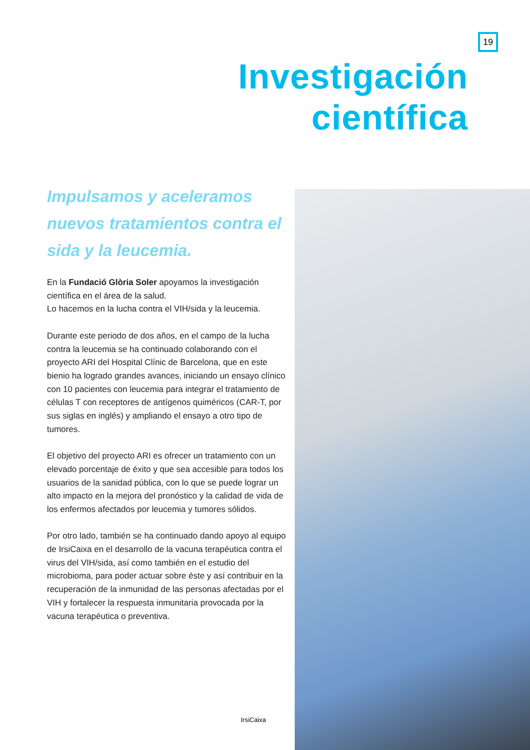19
Investigación
científica
Impulsamos y aceleramos nuevos tratamientos contra el sida y la leucemia.
En la Fundació Glòria Soler apoyamos la investigación científica en el área de la salud.
Lo hacemos en la lucha contra el VIH/sida y la leucemia.
Durante este periodo de dos años, en el campo de la lucha contra la leucemia se ha continuado colaborando con el proyecto ARI del Hospital Clínic de Barcelona, que en este bienio ha logrado grandes avances, iniciando un ensayo clínico con 10 pacientes con leucemia para integrar el tratamiento de células T con receptores de antígenos quiméricos (CAR-T, por sus siglas en inglés) y ampliando el ensayo a otro tipo de tumores.
El objetivo del proyecto ARI es ofrecer un tratamiento con un elevado porcentaje de éxito y que sea accesible para todos los usuarios de la sanidad pública, con lo que se puede lograr un alto impacto en la mejora del pronóstico y la calidad de vida de los enfermos afectados por leucemia y tumores sólidos.
Por otro lado, también se ha continuado dando apoyo al equipo de IrsiCaixa en el desarrollo de la vacuna terapéutica contra el virus del VIH/sida, así como también en el estudio del microbioma, para poder actuar sobre éste y así contribuir en la recuperación de la inmunidad de las personas afectadas por el VIH y fortalecer la respuesta inmunitaria provocada por la vacuna terapéutica o preventiva.
IrsiCaixa